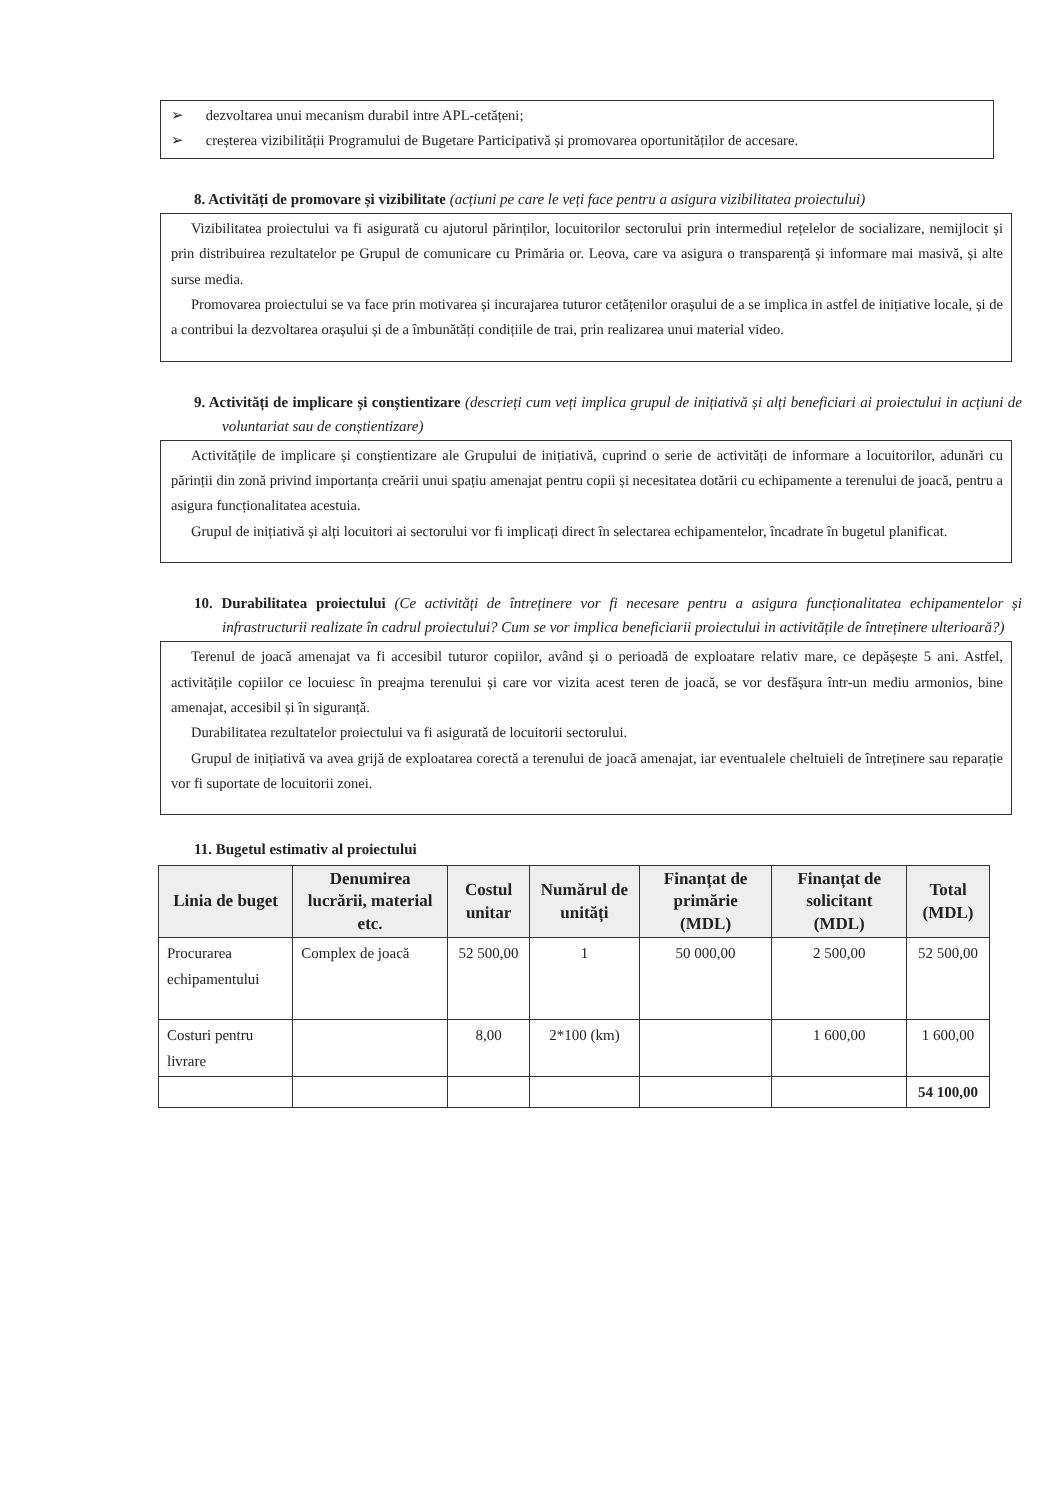➢ dezvoltarea unui mecanism durabil intre APL-cetățeni;
➢ creșterea vizibilității Programului de Bugetare Participativă și promovarea oportunităților de accesare.
8. Activități de promovare și vizibilitate (acțiuni pe care le veți face pentru a asigura vizibilitatea proiectului)
Vizibilitatea proiectului va fi asigurată cu ajutorul părinților, locuitorilor sectorului prin intermediul rețelelor de socializare, nemijlocit și prin distribuirea rezultatelor pe Grupul de comunicare cu Primăria or. Leova, care va asigura o transparență și informare mai masivă, și alte surse media.
Promovarea proiectului se va face prin motivarea și incurajarea tuturor cetățenilor orașului de a se implica in astfel de inițiative locale, și de a contribui la dezvoltarea orașului și de a îmbunătăți condițiile de trai, prin realizarea unui material video.
9. Activități de implicare și conștientizare (descrieți cum veți implica grupul de inițiativă și alți beneficiari ai proiectului in acțiuni de voluntariat sau de conștientizare)
Activitățile de implicare și conștientizare ale Grupului de inițiativă, cuprind o serie de activități de informare a locuitorilor, adunări cu părinții din zonă privind importanța creării unui spațiu amenajat pentru copii și necesitatea dotării cu echipamente a terenului de joacă, pentru a asigura funcționalitatea acestuia.
Grupul de inițiativă și alți locuitori ai sectorului vor fi implicați direct în selectarea echipamentelor, încadrate în bugetul planificat.
10. Durabilitatea proiectului (Ce activități de întreținere vor fi necesare pentru a asigura funcționalitatea echipamentelor și infrastructurii realizate în cadrul proiectului? Cum se vor implica beneficiarii proiectului in activitățile de întreținere ulterioară?)
Terenul de joacă amenajat va fi accesibil tuturor copiilor, având și o perioadă de exploatare relativ mare, ce depășește 5 ani. Astfel, activitățile copiilor ce locuiesc în preajma terenului și care vor vizita acest teren de joacă, se vor desfășura într-un mediu armonios, bine amenajat, accesibil și în siguranță.
Durabilitatea rezultatelor proiectului va fi asigurată de locuitorii sectorului.
Grupul de inițiativă va avea grijă de exploatarea corectă a terenului de joacă amenajat, iar eventualele cheltuieli de întreținere sau reparație vor fi suportate de locuitorii zonei.
11. Bugetul estimativ al proiectului
| Linia de buget | Denumirea lucrării, material etc. | Costul unitar | Numărul de unități | Finanțat de primărie (MDL) | Finanțat de solicitant (MDL) | Total (MDL) |
| --- | --- | --- | --- | --- | --- | --- |
| Procurarea echipamentului | Complex de joacă | 52 500,00 | 1 | 50 000,00 | 2 500,00 | 52 500,00 |
| Costuri pentru livrare | | 8,00 | 2*100 (km) | | 1 600,00 | 1 600,00 |
| | | | | | | 54 100,00 |